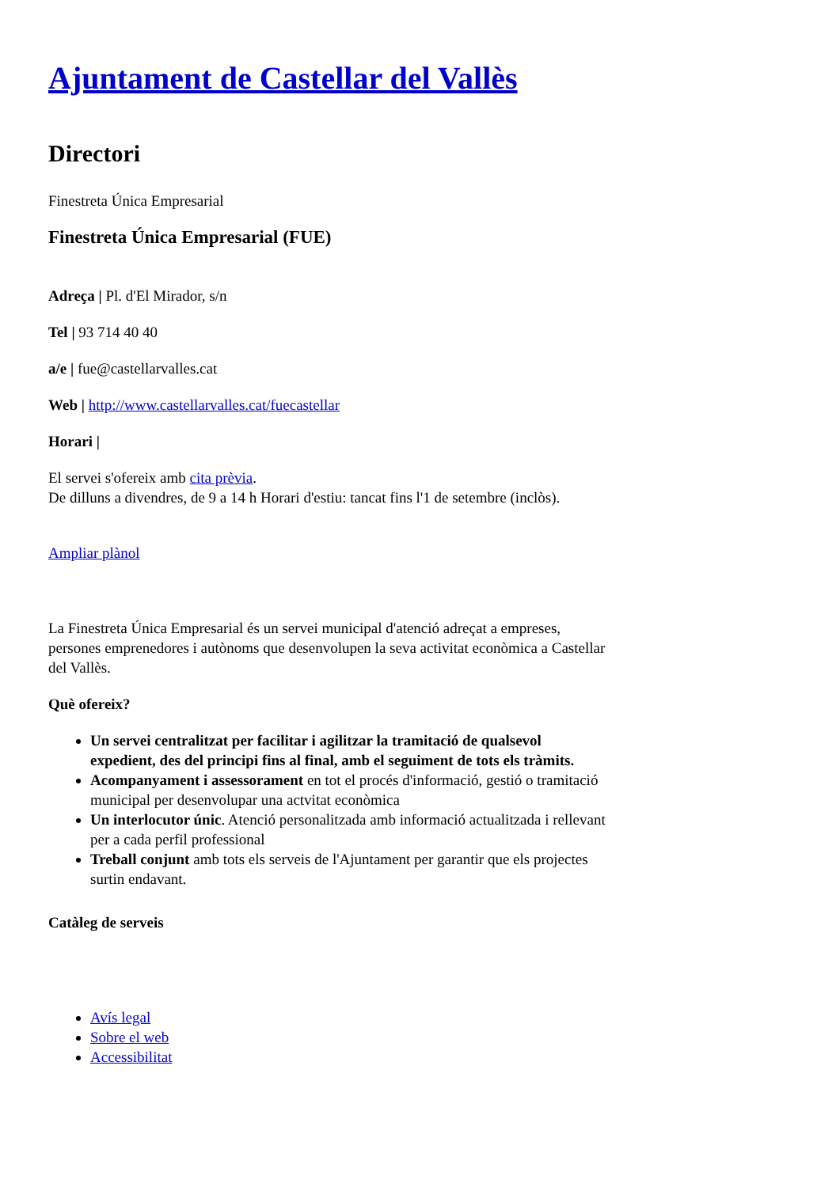Ajuntament de Castellar del Vallès
Directori
Finestreta Única Empresarial
Finestreta Única Empresarial (FUE)
Adreça | Pl. d'El Mirador, s/n
Tel | 93 714 40 40
a/e | fue@castellarvalles.cat
Web | http://www.castellarvalles.cat/fuecastellar
Horari |
El servei s'ofereix amb cita prèvia.
De dilluns a divendres, de 9 a 14 h Horari d'estiu: tancat fins l'1 de setembre (inclòs).
Ampliar plànol
La Finestreta Única Empresarial és un servei municipal d'atenció adreçat a empreses, persones emprenedores i autònoms que desenvolupen la seva activitat econòmica a Castellar del Vallès.
Què ofereix?
Un servei centralitzat per facilitar i agilitzar la tramitació de qualsevol expedient, des del principi fins al final, amb el seguiment de tots els tràmits.
Acompanyament i assessorament en tot el procés d'informació, gestió o tramitació municipal per desenvolupar una actvitat econòmica
Un interlocutor únic. Atenció personalitzada amb informació actualitzada i rellevant per a cada perfil professional
Treball conjunt amb tots els serveis de l'Ajuntament per garantir que els projectes surtin endavant.
Catàleg de serveis
Avís legal
Sobre el web
Accessibilitat